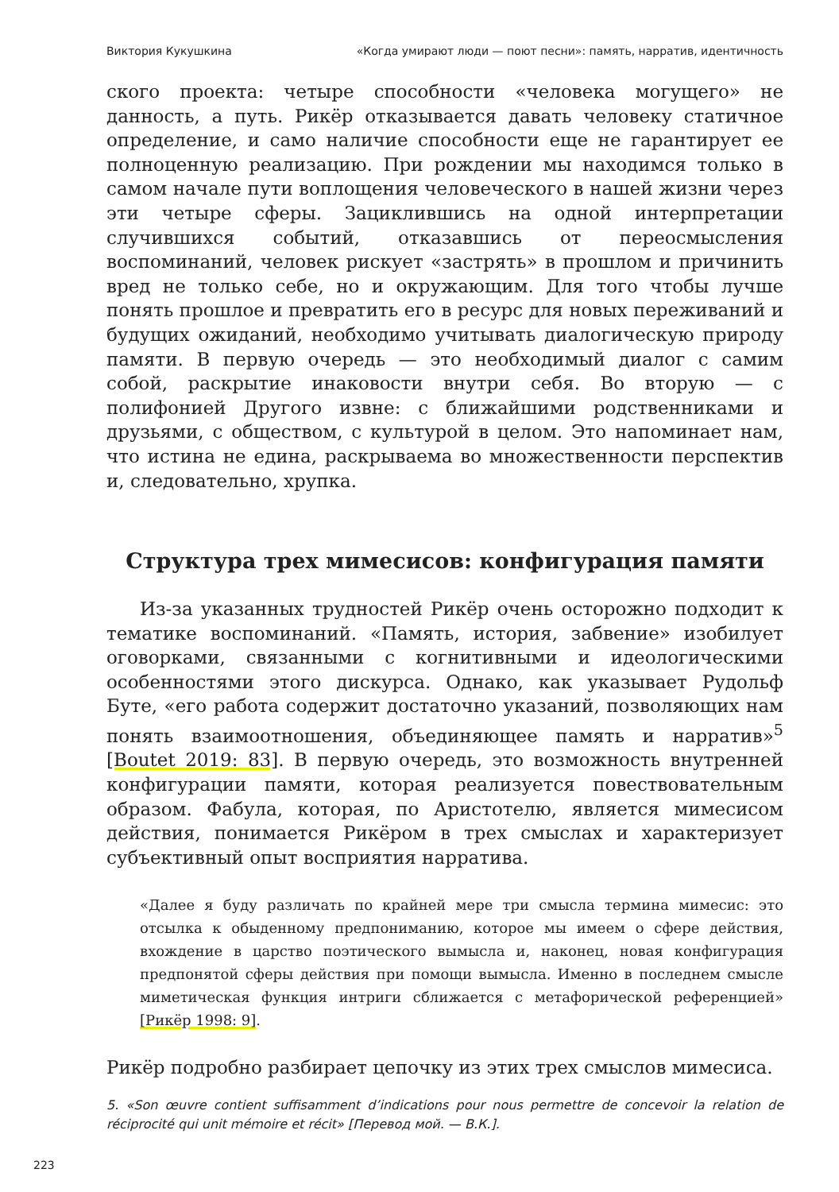Виктория Кукушкина «Когда умирают люди — поют песни»: память, нарратив, идентичность
ского проекта: четыре способности «человека могущего» не данность, а путь. Рикёр отказывается давать человеку статичное определение, и само наличие способности еще не гарантирует ее полноценную реализацию. При рождении мы находимся только в самом начале пути воплощения человеческого в нашей жизни через эти четыре сферы. Зациклившись на одной интерпретации случившихся событий, отказавшись от переосмысления воспоминаний, человек рискует «застрять» в прошлом и причинить вред не только себе, но и окружающим. Для того чтобы лучше понять прошлое и превратить его в ресурс для новых переживаний и будущих ожиданий, необходимо учитывать диалогическую природу памяти. В первую очередь — это необходимый диалог с самим собой, раскрытие инаковости внутри себя. Во вторую — с полифонией Другого извне: с ближайшими родственниками и друзьями, с обществом, с культурой в целом. Это напоминает нам, что истина не едина, раскрываема во множественности перспектив и, следовательно, хрупка.
Структура трех мимесисов: конфигурация памяти
Из-за указанных трудностей Рикёр очень осторожно подходит к тематике воспоминаний. «Память, история, забвение» изобилует оговорками, связанными с когнитивными и идеологическими особенностями этого дискурса. Однако, как указывает Рудольф Буте, «его работа содержит достаточно указаний, позволяющих нам понять взаимоотношения, объединяющее память и нарратив»<sup>5</sup> [Boutet 2019: 83]. В первую очередь, это возможность внутренней конфигурации памяти, которая реализуется повествовательным образом. Фабула, которая, по Аристотелю, является мимесисом действия, понимается Рикёром в трех смыслах и характеризует субъективный опыт восприятия нарратива.
«Далее я буду различать по крайней мере три смысла термина мимесис: это отсылка к обыденному предпониманию, которое мы имеем о сфере действия, вхождение в царство поэтического вымысла и, наконец, новая конфигурация предпонятой сферы действия при помощи вымысла. Именно в последнем смысле миметическая функция интриги сближается с метафорической референцией» [Рикёр 1998: 9].
Рикёр подробно разбирает цепочку из этих трех смыслов мимесиса.
5. «Son œuvre contient suffisamment d’indications pour nous permettre de concevoir la relation de réciprocité qui unit mémoire et récit» [Перевод мой. — В.К.].
223